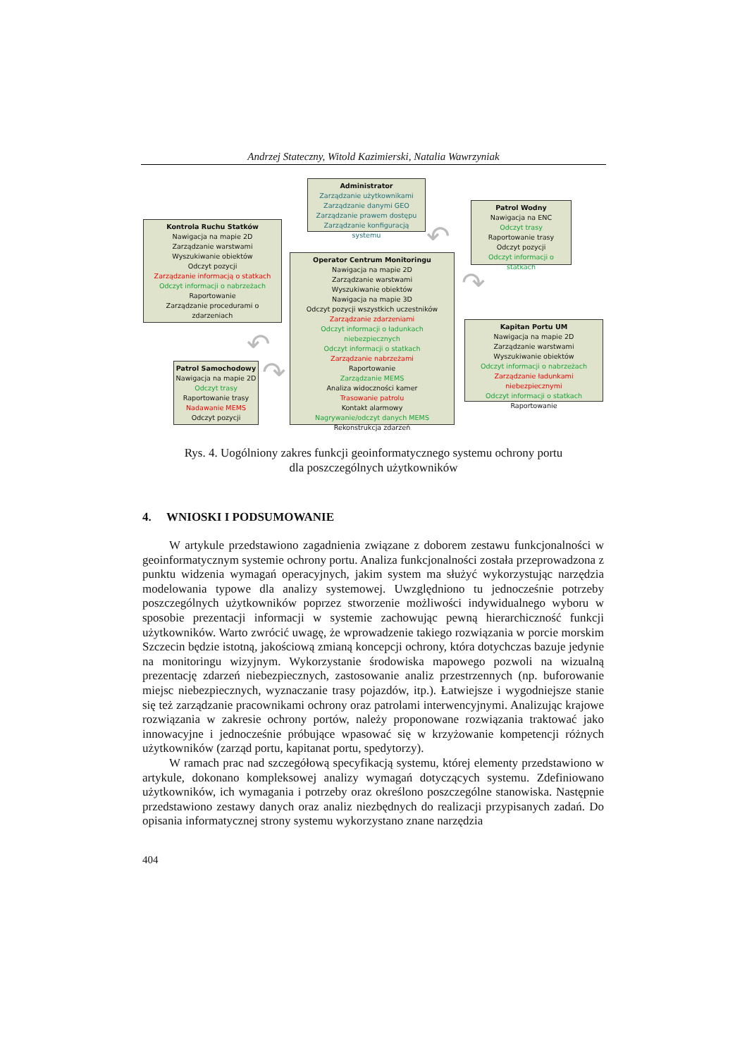Andrzej Stateczny, Witold Kazimierski, Natalia Wawrzyniak
Administrator
Zarządzanie użytkownikami
Zarządzanie danymi GEO
Zarządzanie prawem dostępu
Zarządzanie konfiguracją systemu
Patrol Wodny
Nawigacja na ENC
Odczyt trasy
Raportowanie trasy
Odczyt pozycji
Odczyt informacji o statkach
Kontrola Ruchu Statków
Nawigacja na mapie 2D
Zarządzanie warstwami
Wyszukiwanie obiektów
Odczyt pozycji
Zarządzanie informacją o statkach
Odczyt informacji o nabrzeżach
Raportowanie
Zarządzanie procedurami o zdarzeniach
Operator Centrum Monitoringu
Nawigacja na mapie 2D
Zarządzanie warstwami
Wyszukiwanie obiektów
Nawigacja na mapie 3D
Odczyt pozycji wszystkich uczestników
Zarządzanie zdarzeniami
Odczyt informacji o ładunkach niebezpiecznych
Odczyt informacji o statkach
Zarządzanie nabrzeżami
Raportowanie
Zarządzanie MEMS
Analiza widoczności kamer
Trasowanie patrolu
Kontakt alarmowy
Nagrywanie/odczyt danych MEMS
Rekonstrukcja zdarzeń
Kapitan Portu UM
Nawigacja na mapie 2D
Zarządzanie warstwami
Wyszukiwanie obiektów
Odczyt informacji o nabrzeżach
Zarządzanie ładunkami niebezpiecznymi
Odczyt informacji o statkach
Raportowanie
Patrol Samochodowy
Nawigacja na mapie 2D
Odczyt trasy
Raportowanie trasy
Nadawanie MEMS
Odczyt pozycji
↶
↷
↶
↷
Rys. 4. Uogólniony zakres funkcji geoinformatycznego systemu ochrony portu
dla poszczególnych użytkowników
4. WNIOSKI I PODSUMOWANIE
W artykule przedstawiono zagadnienia związane z doborem zestawu funkcjonalności w geoinformatycznym systemie ochrony portu. Analiza funkcjonalności została przeprowadzona z punktu widzenia wymagań operacyjnych, jakim system ma służyć wykorzystując narzędzia modelowania typowe dla analizy systemowej. Uwzględniono tu jednocześnie potrzeby poszczególnych użytkowników poprzez stworzenie możliwości indywidualnego wyboru w sposobie prezentacji informacji w systemie zachowując pewną hierarchiczność funkcji użytkowników. Warto zwrócić uwagę, że wprowadzenie takiego rozwiązania w porcie morskim Szczecin będzie istotną, jakościową zmianą koncepcji ochrony, która dotychczas bazuje jedynie na monitoringu wizyjnym. Wykorzystanie środowiska mapowego pozwoli na wizualną prezentację zdarzeń niebezpiecznych, zastosowanie analiz przestrzennych (np. buforowanie miejsc niebezpiecznych, wyznaczanie trasy pojazdów, itp.). Łatwiejsze i wygodniejsze stanie się też zarządzanie pracownikami ochrony oraz patrolami interwencyjnymi. Analizując krajowe rozwiązania w zakresie ochrony portów, należy proponowane rozwiązania traktować jako innowacyjne i jednocześnie próbujące wpasować się w krzyżowanie kompetencji różnych użytkowników (zarząd portu, kapitanat portu, spedytorzy).
W ramach prac nad szczegółową specyfikacją systemu, której elementy przedstawiono w artykule, dokonano kompleksowej analizy wymagań dotyczących systemu. Zdefiniowano użytkowników, ich wymagania i potrzeby oraz określono poszczególne stanowiska. Następnie przedstawiono zestawy danych oraz analiz niezbędnych do realizacji przypisanych zadań. Do opisania informatycznej strony systemu wykorzystano znane narzędzia
404